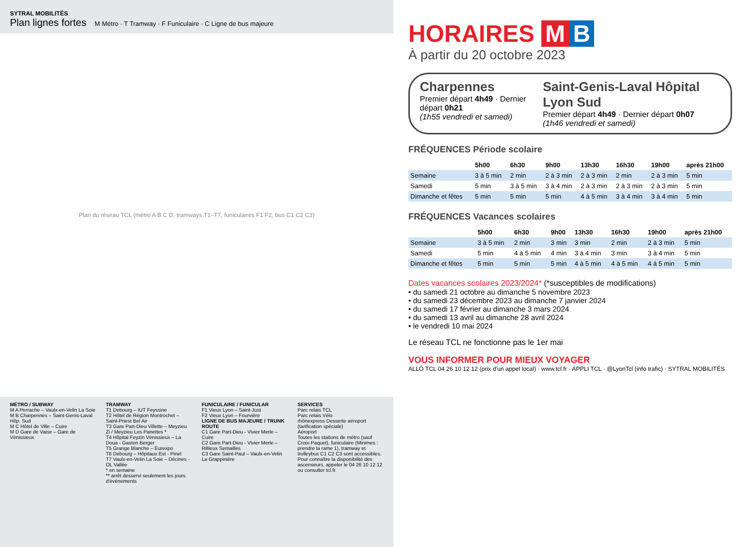SYTRAL MOBILITÉS
Plan lignes fortes M Métro · T Tramway · F Funiculaire · C Ligne de bus majeure
Plan du réseau TCL (métro A B C D, tramways T1–T7, funiculaires F1 F2, bus C1 C2 C3)
MÉTRO / SUBWAY
M A Perrache – Vaulx-en-Velin La Soie
M B Charpennes – Saint-Genis-Laval Hôp. Sud
M C Hôtel de Ville – Cuire
M D Gare de Vaise – Gare de Vénissieux
TRAMWAY
T1 Debourg – IUT Feyssine
T2 Hôtel de Région Montrochet – Saint-Priest Bel Air
T3 Gare Part-Dieu Villette – Meyzieu Zi / Meyzieu Les Panettes *
T4 Hôpital Feyzin Vénissieux – La Doua - Gaston Berger
T5 Grange Blanche – Eurexpo
T6 Debourg – Hôpitaux Est - Pinel
T7 Vaulx-en-Velin La Soie – Décines - OL Vallée
* en semaine
** arrêt desservi seulement les jours d'évènements
FUNICULAIRE / FUNICULAR
F1 Vieux Lyon – Saint-Just
F2 Vieux Lyon – Fourvière
LIGNE DE BUS MAJEURE / TRUNK ROUTE
C1 Gare Part-Dieu - Vivier Merle – Cuire
C2 Gare Part-Dieu - Vivier Merle – Rillieux Semailles
C3 Gare Saint-Paul – Vaulx-en-Velin La Grappinière
SERVICES
Parc relais TCL
Parc relais Vélo
rhônexpress Desserte aéroport (tarification spéciale)
Aéroport
Toutes les stations de métro (sauf Croix-Paquet), funiculaire (Minimes : prendre la rame 1), tramway et trolleybus C1 C2 C3 sont accessibles. Pour connaître la disponibilité des ascenseurs, appeler le 04 26 10 12 12 ou consulter tcl.fr.
HORAIRES M B
À partir du 20 octobre 2023
Charpennes
Premier départ 4h49 · Dernier départ 0h21
(1h55 vendredi et samedi)
Saint-Genis-Laval Hôpital Lyon Sud
Premier départ 4h49 · Dernier départ 0h07
(1h46 vendredi et samedi)
FRÉQUENCES Période scolaire
| | 5h00 | 6h30 | 9h00 | 13h30 | 16h30 | 19h00 | après 21h00 |
| --- | --- | --- | --- | --- | --- | --- | --- |
| Semaine | 3 à 5 min | 2 min | 2 à 3 min | 2 à 3 min | 2 min | 2 à 3 min | 5 min |
| Samedi | 5 min | 3 à 5 min | 3 à 4 min | 2 à 3 min | 2 à 3 min | 2 à 3 min | 5 min |
| Dimanche et fêtes | 5 min | 5 min | 5 min | 4 à 5 min | 3 à 4 min | 3 à 4 min | 5 min |
FRÉQUENCES Vacances scolaires
| | 5h00 | 6h30 | 9h00 | 13h30 | 16h30 | 19h00 | après 21h00 |
| --- | --- | --- | --- | --- | --- | --- | --- |
| Semaine | 3 à 5 min | 2 min | 3 min | 3 min | 2 min | 2 à 3 min | 5 min |
| Samedi | 5 min | 4 à 5 min | 4 min | 3 à 4 min | 3 min | 3 à 4 min | 5 min |
| Dimanche et fêtes | 5 min | 5 min | 5 min | 4 à 5 min | 4 à 5 min | 4 à 5 min | 5 min |
Dates vacances scolaires 2023/2024* (*susceptibles de modifications)
• du samedi 21 octobre au dimanche 5 novembre 2023
• du samedi 23 décembre 2023 au dimanche 7 janvier 2024
• du samedi 17 février au dimanche 3 mars 2024
• du samedi 13 avril au dimanche 28 avril 2024
• le vendredi 10 mai 2024
Le réseau TCL ne fonctionne pas le 1er mai
VOUS INFORMER POUR MIEUX VOYAGER
ALLÔ TCL 04 26 10 12 12 (prix d'un appel local) · www.tcl.fr · APPLI TCL · @LyonTcl (info trafic) · SYTRAL MOBILITÉS